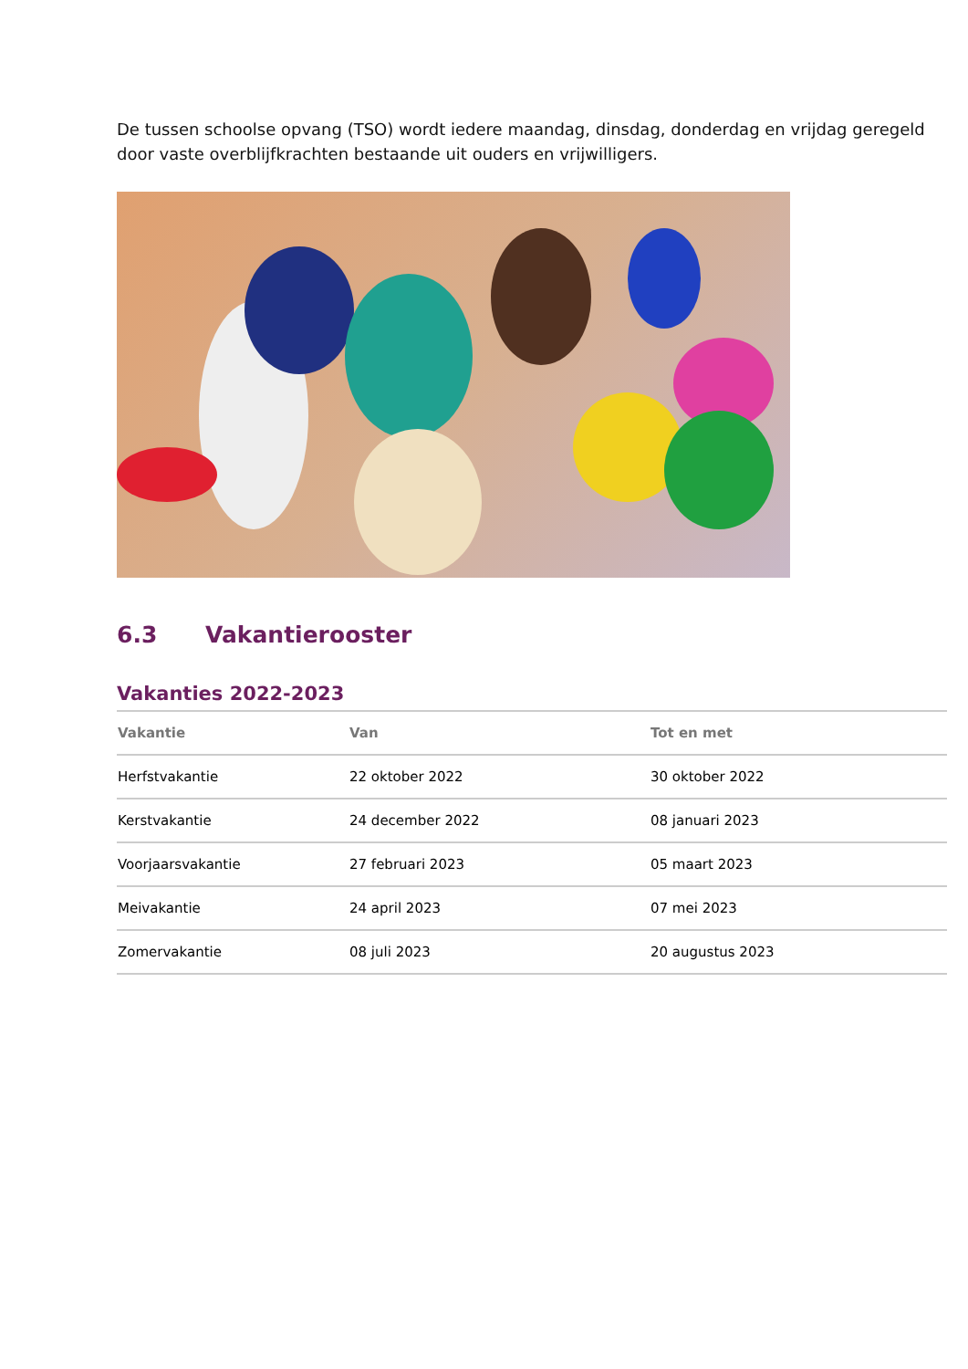De tussen schoolse opvang (TSO) wordt iedere maandag, dinsdag, donderdag en vrijdag geregeld door vaste overblijfkrachten bestaande uit ouders en vrijwilligers.
6.3 Vakantierooster
Vakanties 2022-2023
| Vakantie | Van | Tot en met |
| --- | --- | --- |
| Herfstvakantie | 22 oktober 2022 | 30 oktober 2022 |
| Kerstvakantie | 24 december 2022 | 08 januari 2023 |
| Voorjaarsvakantie | 27 februari 2023 | 05 maart 2023 |
| Meivakantie | 24 april 2023 | 07 mei 2023 |
| Zomervakantie | 08 juli 2023 | 20 augustus 2023 |